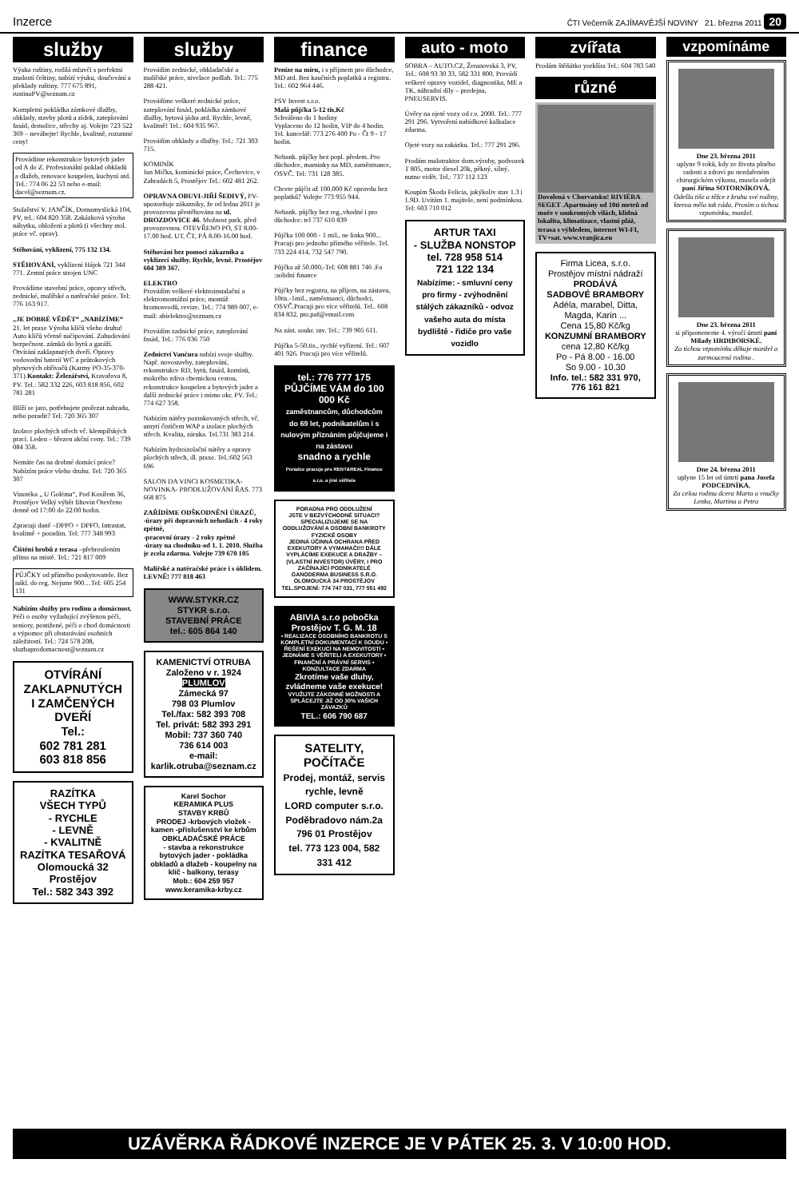Inzerce ČTI Večerník ZAJÍMAVĚJŠÍ NOVINY 21. března 2011 20
služby
Výuka ruštiny, rodilá mluvčí s perfektní znalostí češtiny, nabízí výuku, doučování a překlady ruštiny. 777 675 891, rustinaPV@seznam.cz
Kompletní pokládka zámkové dlažby, obklady, stavby plotů a zídek, zateplování fasád, demolice, střechy aj. Volejte 723 522 369 – neváhejte! Rychle, kvalitně, rozumné ceny!
Provádíme rekonstrukce bytových jader od A do Z. Profesionální poklad obkladů a dlažeb, renovace koupelen, kuchyní atd. Tel.: 774 06 22 53 nebo e-mail: dacel@seznam.cz.
Stolařství V. JANČÍK, Domamyslická 104, PV, tel.: 604 820 358. Zakázková výroba nábytku, obložení a plotů (i všechny stol. práce vč. oprav).
Stěhování, vyklízení, 775 132 134.
STĚHOVÁNÍ, vyklízení Hájek 721 344 771. Zemní práce strojen UNC
Provádíme stavební práce, opravy střech, zednické, malířské a natěračské práce. Tel: 776 163 917.
„JE DOBRÉ VĚDĚT“ „NABÍZÍME“ 21. let praxe Výroba klíčů všeho druhu! Auto klíčů včetně načipování. Zabudování bezpečnost. zámků do bytů a garáží. Otvírání zaklapnutých dveří. Opravy vodovodní baterií WC a průtokových plynových ohřívačů (Karmy PO-35-370-371) Kontakt: Železářství, Kravařova 8, PV. Tel.: 582 332 226, 603 818 856, 602 781 281
Blíží se jaro, potřebujete prořezat zahradu, nebo poradit? Tel: 720 365 307
Izolace plochých střech vč. klempířských prací. Leden – březen akční ceny. Tel.: 739 084 358.
Nemáte čas na drobné domácí práce? Nabízím práce všeho druhu. Tel: 720 365 307
Vinotéka „ U Goléma“, Pod Kosířem 36, Prostějov Velký výběr lihovin Otevřeno denně od 17:00 do 22:00 hodin.
Zpracuji daně –DPPO + DPFO, Intrastat, kvalitně + poradím. Tel: 777 348 993
Čištění hrobů z terasa –přebroušením přímo na místě. Tel.: 721 817 009
PŮJČKY od přímého poskytovatele. Bez nákl. do reg. Nejsme 900…Tel: 605 254 131
Nabízím služby pro rodinu a domácnost. Péči o osoby vyžadující zvýšenou péči, seniory, postižené, péči o chod domácnosti a výpomoc při obstarávání osobních záležitostí. Tel.: 724 578 208, sluzbaprodomacnost@seznam.cz
OTVÍRÁNÍ
ZAKLAPNUTÝCH
I ZAMČENÝCH
DVEŘÍ
Tel.:
602 781 281
603 818 856
RAZÍTKA
VŠECH TYPŮ
- RYCHLE
- LEVNĚ
- KVALITNĚ
RAZÍTKA TESAŘOVÁ
Olomoucká 32 Prostějov
Tel.: 582 343 392
služby
Provádím zednické, obkladačské a malířské práce, nivelace podlah. Tel.: 775 288 421.
Provádíme veškeré zednické práce, zateplování fasád, pokládka zámkové dlažby, bytová jádra atd. Rychle, levně, kvalitně! Tel.: 604 935 967.
Provádím obklady a dlažby. Tel.: 721 303 715.
KOMINÍK
Jan Mička, kominické práce, Čechovice, v Zahradách 5, Prostějov Tel.: 602 481 262.
OPRAVNA OBUVI-JIŘÍ ŠEDIVÝ, PV-upozorňuje zákazníky, že od ledna 2011 je provozovna přestěhována na ul. DROZDOVICE 46. Možnost park. před provozovnou. OTEVŘENO PO, ST 8.00-17.00 hod. UT, ČT, PÁ 8.00-16.00 hod.
Stěhování bez pomoci zákazníka a vyklízecí služby. Rychle, levně. Prostějov 604 389 367.
ELEKTRO
Provádím veškeré elektroinstalační a elektromontážní práce, montáž hromosvodů, revize. Tel.: 774 989 007, e-mail: abielektro@seznam.cz
Provádím zadnické práce, zateplování fasád, Tel.: 776 036 750
Zednictví Vančura nabízí svoje služby. Např. novostavby, zateplování, rekonstrukce RD, bytů, fasád, komínů, mokrého zdiva chemickou cestou, rekonstrukce koupelen a bytových jader a další zednické práce i mimo okr. PV. Tel.: 774 627 358.
Nabízím nátěry pozinkovaných střech, vč. umytí čističem WAP a izolace plochých střech. Kvalita, záruka. Tel.731 383 214.
Nabízím hydroizolační nátěry a opravy plochých střech, dl. praxe. Tel.:602 563 696
SALON DA VINCI KOSMETIKA-NOVINKA- PRODLUŽOVÁNÍ ŘAS. 773 668 875
ZAŘÍDÍME ODŠKODNĚNÍ ÚRAZŮ,
-úrazy při dopravních nehodách - 4 roky zpětně,
-pracovní úrazy - 2 roky zpětně
-úrazy na chodníku-od 1. 1. 2010. Služba je zcela zdarma. Volejte 739 670 105
Malířské a natěračské práce i s úklidem. LEVNĚ! 777 818 463
WWW.STYKR.CZ
STYKR s.r.o.
STAVEBNÍ PRÁCE
tel.: 605 864 140
KAMENICTVÍ OTRUBA
Založeno v r. 1924
PLUMLOV
Zámecká 97
798 03 Plumlov
Tel./fax: 582 393 708
Tel. privát: 582 393 291
Mobil: 737 360 740
736 614 003
e-mail: karlik.otruba@seznam.cz
Karel Sochor
KERAMIKA PLUS
STAVBY KRBŮ
PRODEJ -krbových vložek -kamen -příslušenství ke krbům
OBKLADAČSKÉ PRÁCE
- stavba a rekonstrukce bytových jader - pokládka obkladů a dlažeb - koupelny na klíč - balkony, terasy
Mob.: 604 259 957
www.keramika-krby.cz
finance
Peníze na míru, i s příjmem pro důchodce, MD atd. Bez kaučních poplatků a registru. Tel.: 602 964 446.
PSV Invest s.r.o.
Malá půjčka 5-12 tis.Kč
Schváleno do 1 hodiny
Vyplaceno do 12 hodin, VIP do 4 hodin. Tel. kancelář: 773 276 400 Po - Čt 9 - 17 hodin.
Nebank. půjčky bez popl. předem. Pro důchodce, maminky na MD, zaměstnance, OSVČ. Tel: 731 128 385.
Chcete půjčit až 100.000 Kč opravdu bez poplatků? Volejte 773 955 944.
Nebank. půjčky bez reg.,vhodné i pro důchodce: tel 737 610 839
Půjčka 100 000 - 1 mil., ne linka 900... Pracuji pro jednoho přímého věřitele. Tel. 733 224 414, 732 547 790.
Půjčka až 50.000,-Tel: 608 881 746 .Fa :solidní finance
Půjčky bez registru, na příjem, na zástavu, 10tis.-1mil., zaměstnanci, důchodci, OSVČ.Pracuji pro více věřitelů. Tel.. 608 834 832, pto.paf@email.com
Na zást. soukr. inv. Tel.: 739 905 611.
Půjčka 5-50.tis., rychlé vyřízení. Tel.: 607 401 926. Pracuji pro více věřitelů.
tel.: 776 777 175
PŮJČÍME VÁM do 100 000 Kč
zaměstnancům, důchodcům do 69 let, podnikatelům i s nulovým přiznáním půjčujeme i na zástavu
snadno a rychle
Poradce pracuje pro RENT&REAL Finance s.r.o. a jiné věřitele
PORADNA PRO ODDLUŽENÍ
JSTE V BEZVÝCHODNÉ SITUACI? SPECIALIZUJEME SE NA ODDLUŽOVÁNÍ A OSOBNÍ BANKROTY FYZICKÉ OSOBY
JEDINÁ ÚČINNÁ OCHRANA PŘED EXEKUTORY A VYMAHAČI!!! DÁLE VYPLÁCÍME EXEKUCE A DRAŽBY – (VLASTNÍ INVESTOR) ÚVĚRY, I PRO ZAČÍNAJÍCÍ PODNIKATELÉ
GANODERMA BUSINESS S.R.O. OLOMOUCKÁ 34 PROSTĚJOV TEL.SPOJENÍ: 774 747 031, 777 551 492
ABIVIA s.r.o pobočka Prostějov T. G. M. 18
• REALIZACE OSOBNÍHO BANKROTU S KOMPLETNÍ DOKUMENTACÍ K SOUDU • ŘEŠENÍ EXEKUCÍ NA NEMOVITOSTI • JEDNÁME S VĚŘITELI A EXEKUTORY • FINANČNÍ A PRÁVNÍ SERVIS • KONZULTACE ZDARMA
Zkrotíme vaše dluhy, zvládneme vaše exekuce!
VYUŽIJTE ZÁKONNÉ MOŽNOSTI A SPLÁCEJTE JIŽ OD 30% VAŠICH ZÁVAZKŮ
TEL.: 606 790 687
SATELITY, POČÍTAČE
Prodej, montáž, servis
rychle, levně
LORD computer s.r.o.
Poděbradovo nám.2a
796 01 Prostějov
tel. 773 123 004, 582 331 412
auto - moto
SOBRA – AUTO.CZ, Žeranovská 3, PV, Tel.: 608 93 30 33, 582 331 800. Provádí veškeré opravy vozidel, diagnostika, ME a TK, náhradní díly – prodejna, PNEUSERVIS.
Úvěry na ojeté vozy od r.v. 2000. Tel.: 777 291 296. Vytvoření nabídkové kalkulace zdarma.
Ojeté vozy na zakázku. Tel.: 777 291 296.
Prodám malotraktor dom.výroby, podvozek T 805, motor diesel 20k, pěkný, silný, nutno vidět. Tel.: 737 112 123
Koupím Škoda Felicia, jakýkoliv stav 1.3 i 1.9D. Uvítám 1. majitele, není podmínkou. Tel: 603 710 012
ARTUR TAXI
- SLUŽBA NONSTOP
tel. 728 958 514
721 122 134
Nabízíme: - smluvní ceny pro firmy - zvýhodnění stálých zákazníků - odvoz vašeho auta do místa bydliště - řidiče pro vaše vozidlo
zvířata
Prodám štěňátko yorkšíra Tel.: 604 783 540
různé
Dovolená v Chorvatsku! RIVIÉRA SEGET .Apartmány od 10ti metrů od moře v soukromých vilách, klidná lokalita, klimatizace, vlastní pláž, terasa s výhledem, internet WI-FI, TV+sat. www.vranjica.eu
Firma Licea, s.r.o.
Prostějov místní nádraží
PRODÁVÁ
SADBOVÉ BRAMBORY
Adéla, marabel, Ditta, Magda, Karin ...
Cena 15,80 Kč/kg
KONZUMNÍ BRAMBORY
cena 12,80 Kč/kg
Po - Pá 8.00 - 16.00
So 9.00 - 10.30
Info. tel.: 582 331 970, 776 161 821
vzpomínáme
Dne 23. března 2011
uplyne 9 roků, kdy ze života plného radosti a zdraví po nezdařeném chirurgickém výkonu, musela odejít paní Jiřina SOTORNÍKOVÁ.
Odešla tiše a těžce z kruhu své rodiny, kterou měla tak ráda. Prosím o tichou vzpomínku, manžel.
Dne 23. března 2011
si připomeneme 4. výročí úmrtí paní Milady HRDIBORSKÉ.
Za tichou vzpomínku děkuje manžel a zarmoucená rodina .
Dne 24. března 2011
uplyne 15 let od úmrtí pana Josefa PODCEDNÍKA.
Za celou rodinu dcera Marta a vnučky Lenka, Martina a Petra
UZÁVĚRKA ŘÁDKOVÉ INZERCE JE V PÁTEK 25. 3. V 10:00 HOD.